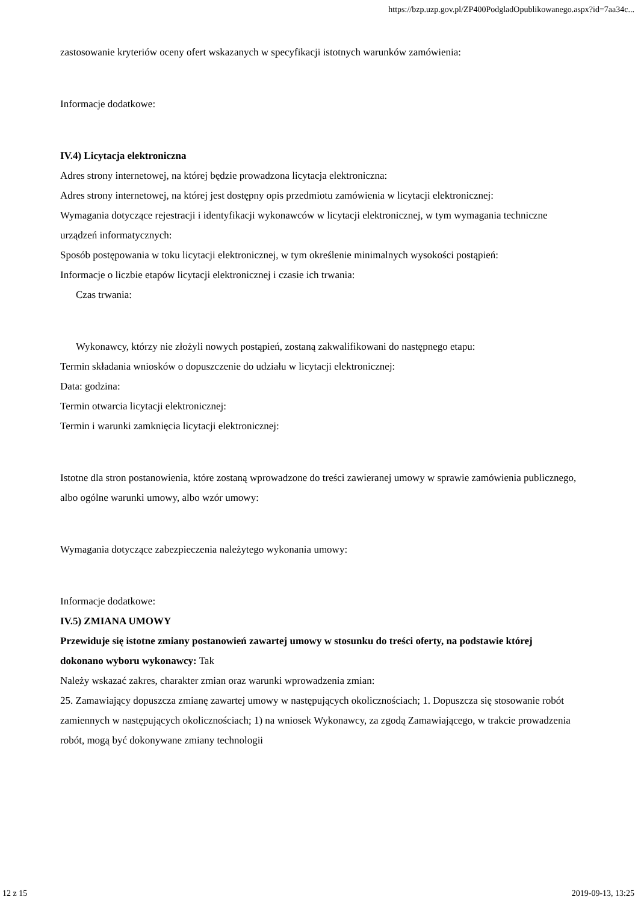https://bzp.uzp.gov.pl/ZP400PodgladOpublikowanego.aspx?id=7aa34c...
zastosowanie kryteriów oceny ofert wskazanych w specyfikacji istotnych warunków zamówienia:
Informacje dodatkowe:
IV.4) Licytacja elektroniczna
Adres strony internetowej, na której będzie prowadzona licytacja elektroniczna:
Adres strony internetowej, na której jest dostępny opis przedmiotu zamówienia w licytacji elektronicznej:
Wymagania dotyczące rejestracji i identyfikacji wykonawców w licytacji elektronicznej, w tym wymagania techniczne urządzeń informatycznych:
Sposób postępowania w toku licytacji elektronicznej, w tym określenie minimalnych wysokości postąpień:
Informacje o liczbie etapów licytacji elektronicznej i czasie ich trwania:
Czas trwania:
Wykonawcy, którzy nie złożyli nowych postąpień, zostaną zakwalifikowani do następnego etapu:
Termin składania wniosków o dopuszczenie do udziału w licytacji elektronicznej:
Data: godzina:
Termin otwarcia licytacji elektronicznej:
Termin i warunki zamknięcia licytacji elektronicznej:
Istotne dla stron postanowienia, które zostaną wprowadzone do treści zawieranej umowy w sprawie zamówienia publicznego, albo ogólne warunki umowy, albo wzór umowy:
Wymagania dotyczące zabezpieczenia należytego wykonania umowy:
Informacje dodatkowe:
IV.5) ZMIANA UMOWY
Przewiduje się istotne zmiany postanowień zawartej umowy w stosunku do treści oferty, na podstawie której dokonano wyboru wykonawcy: Tak
Należy wskazać zakres, charakter zmian oraz warunki wprowadzenia zmian:
25. Zamawiający dopuszcza zmianę zawartej umowy w następujących okolicznościach; 1. Dopuszcza się stosowanie robót zamiennych w następujących okolicznościach; 1) na wniosek Wykonawcy, za zgodą Zamawiającego, w trakcie prowadzenia robót, mogą być dokonywane zmiany technologii
12 z 15 2019-09-13, 13:25